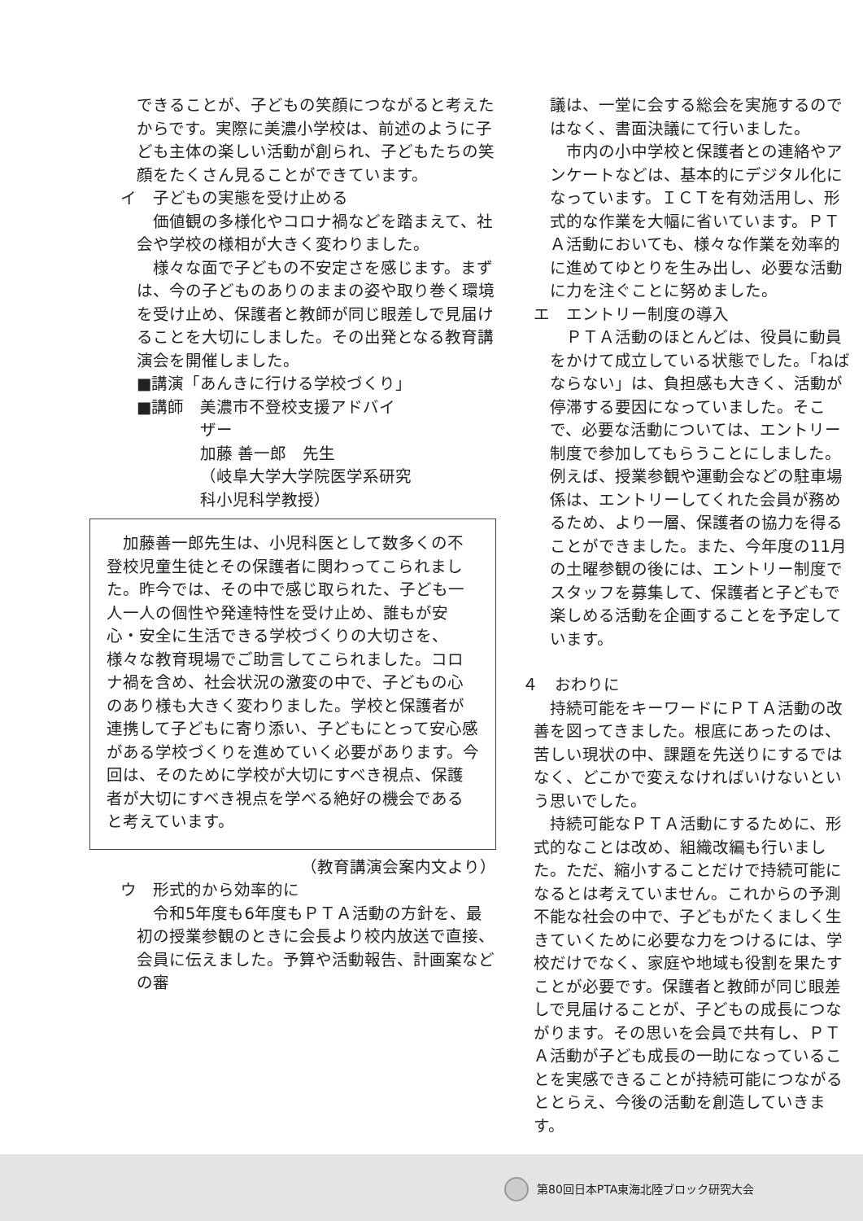できることが、子どもの笑顔につながると考えたからです。実際に美濃小学校は、前述のように子ども主体の楽しい活動が創られ、子どもたちの笑顔をたくさん見ることができています。
イ　子どもの実態を受け止める
　価値観の多様化やコロナ禍などを踏まえて、社会や学校の様相が大きく変わりました。
　様々な面で子どもの不安定さを感じます。まずは、今の子どものありのままの姿や取り巻く環境を受け止め、保護者と教師が同じ眼差しで見届けることを大切にしました。その出発となる教育講演会を開催しました。
■講演「あんきに行ける学校づくり」
■講師　美濃市不登校支援アドバイ
ザー
加藤 善一郎　先生
（岐阜大学大学院医学系研究
科小児科学教授）
　加藤善一郎先生は、小児科医として数多くの不登校児童生徒とその保護者に関わってこられました。昨今では、その中で感じ取られた、子ども一人一人の個性や発達特性を受け止め、誰もが安心・安全に生活できる学校づくりの大切さを、様々な教育現場でご助言してこられました。コロナ禍を含め、社会状況の激変の中で、子どもの心のあり様も大きく変わりました。学校と保護者が連携して子どもに寄り添い、子どもにとって安心感がある学校づくりを進めていく必要があります。今回は、そのために学校が大切にすべき視点、保護者が大切にすべき視点を学べる絶好の機会であると考えています。
（教育講演会案内文より）
ウ　形式的から効率的に
　令和5年度も6年度もＰＴＡ活動の方針を、最初の授業参観のときに会長より校内放送で直接、会員に伝えました。予算や活動報告、計画案などの審
議は、一堂に会する総会を実施するのではなく、書面決議にて行いました。
　市内の小中学校と保護者との連絡やアンケートなどは、基本的にデジタル化になっています。ＩＣＴを有効活用し、形式的な作業を大幅に省いています。ＰＴＡ活動においても、様々な作業を効率的に進めてゆとりを生み出し、必要な活動に力を注ぐことに努めました。
エ　エントリー制度の導入
　ＰＴＡ活動のほとんどは、役員に動員をかけて成立している状態でした。「ねばならない」は、負担感も大きく、活動が停滞する要因になっていました。そこで、必要な活動については、エントリー制度で参加してもらうことにしました。例えば、授業参観や運動会などの駐車場係は、エントリーしてくれた会員が務めるため、より一層、保護者の協力を得ることができました。また、今年度の11月の土曜参観の後には、エントリー制度でスタッフを募集して、保護者と子どもで楽しめる活動を企画することを予定しています。
４　おわりに
　持続可能をキーワードにＰＴＡ活動の改善を図ってきました。根底にあったのは、苦しい現状の中、課題を先送りにするではなく、どこかで変えなければいけないという思いでした。
　持続可能なＰＴＡ活動にするために、形式的なことは改め、組織改編も行いました。ただ、縮小することだけで持続可能になるとは考えていません。これからの予測不能な社会の中で、子どもがたくましく生きていくために必要な力をつけるには、学校だけでなく、家庭や地域も役割を果たすことが必要です。保護者と教師が同じ眼差しで見届けることが、子どもの成長につながります。その思いを会員で共有し、ＰＴＡ活動が子ども成長の一助になっていることを実感できることが持続可能につながるととらえ、今後の活動を創造していきます。
第80回日本PTA東海北陸ブロック研究大会